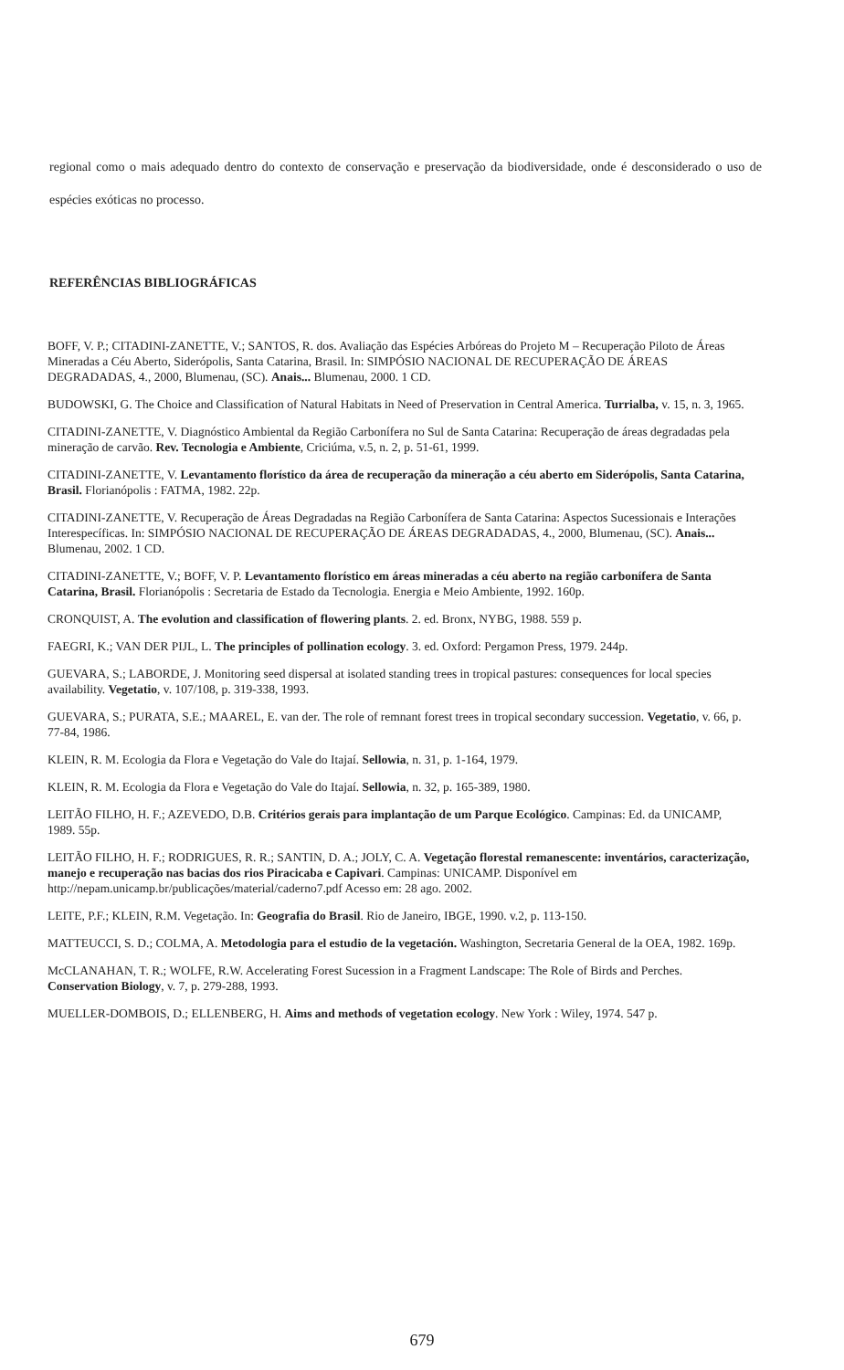regional como o mais adequado dentro do contexto de conservação e preservação da biodiversidade, onde é desconsiderado o uso de espécies exóticas no processo.
REFERÊNCIAS BIBLIOGRÁFICAS
BOFF, V. P.; CITADINI-ZANETTE, V.; SANTOS, R. dos. Avaliação das Espécies Arbóreas do Projeto M – Recuperação Piloto de Áreas Mineradas a Céu Aberto, Siderópolis, Santa Catarina, Brasil. In: SIMPÓSIO NACIONAL DE RECUPERAÇÃO DE ÁREAS DEGRADADAS, 4., 2000, Blumenau, (SC). Anais... Blumenau, 2000. 1 CD.
BUDOWSKI, G. The Choice and Classification of Natural Habitats in Need of Preservation in Central America. Turrialba, v. 15, n. 3, 1965.
CITADINI-ZANETTE, V. Diagnóstico Ambiental da Região Carbonífera no Sul de Santa Catarina: Recuperação de áreas degradadas pela mineração de carvão. Rev. Tecnologia e Ambiente, Criciúma, v.5, n. 2, p. 51-61, 1999.
CITADINI-ZANETTE, V. Levantamento florístico da área de recuperação da mineração a céu aberto em Siderópolis, Santa Catarina, Brasil. Florianópolis : FATMA, 1982. 22p.
CITADINI-ZANETTE, V. Recuperação de Áreas Degradadas na Região Carbonífera de Santa Catarina: Aspectos Sucessionais e Interações Interespecíficas. In: SIMPÓSIO NACIONAL DE RECUPERAÇÃO DE ÁREAS DEGRADADAS, 4., 2000, Blumenau, (SC). Anais... Blumenau, 2002. 1 CD.
CITADINI-ZANETTE, V.; BOFF, V. P. Levantamento florístico em áreas mineradas a céu aberto na região carbonífera de Santa Catarina, Brasil. Florianópolis : Secretaria de Estado da Tecnologia. Energia e Meio Ambiente, 1992. 160p.
CRONQUIST, A. The evolution and classification of flowering plants. 2. ed. Bronx, NYBG, 1988. 559 p.
FAEGRI, K.; VAN DER PIJL, L. The principles of pollination ecology. 3. ed. Oxford: Pergamon Press, 1979. 244p.
GUEVARA, S.; LABORDE, J. Monitoring seed dispersal at isolated standing trees in tropical pastures: consequences for local species availability. Vegetatio, v. 107/108, p. 319-338, 1993.
GUEVARA, S.; PURATA, S.E.; MAAREL, E. van der. The role of remnant forest trees in tropical secondary succession. Vegetatio, v. 66, p. 77-84, 1986.
KLEIN, R. M. Ecologia da Flora e Vegetação do Vale do Itajaí. Sellowia, n. 31, p. 1-164, 1979.
KLEIN, R. M. Ecologia da Flora e Vegetação do Vale do Itajaí. Sellowia, n. 32, p. 165-389, 1980.
LEITÃO FILHO, H. F.; AZEVEDO, D.B. Critérios gerais para implantação de um Parque Ecológico. Campinas: Ed. da UNICAMP, 1989. 55p.
LEITÃO FILHO, H. F.; RODRIGUES, R. R.; SANTIN, D. A.; JOLY, C. A. Vegetação florestal remanescente: inventários, caracterização, manejo e recuperação nas bacias dos rios Piracicaba e Capivari. Campinas: UNICAMP. Disponível em http://nepam.unicamp.br/publicações/material/caderno7.pdf Acesso em: 28 ago. 2002.
LEITE, P.F.; KLEIN, R.M. Vegetação. In: Geografia do Brasil. Rio de Janeiro, IBGE, 1990. v.2, p. 113-150.
MATTEUCCI, S. D.; COLMA, A. Metodologia para el estudio de la vegetación. Washington, Secretaria General de la OEA, 1982. 169p.
McCLANAHAN, T. R.; WOLFE, R.W. Accelerating Forest Sucession in a Fragment Landscape: The Role of Birds and Perches. Conservation Biology, v. 7, p. 279-288, 1993.
MUELLER-DOMBOIS, D.; ELLENBERG, H. Aims and methods of vegetation ecology. New York : Wiley, 1974. 547 p.
679